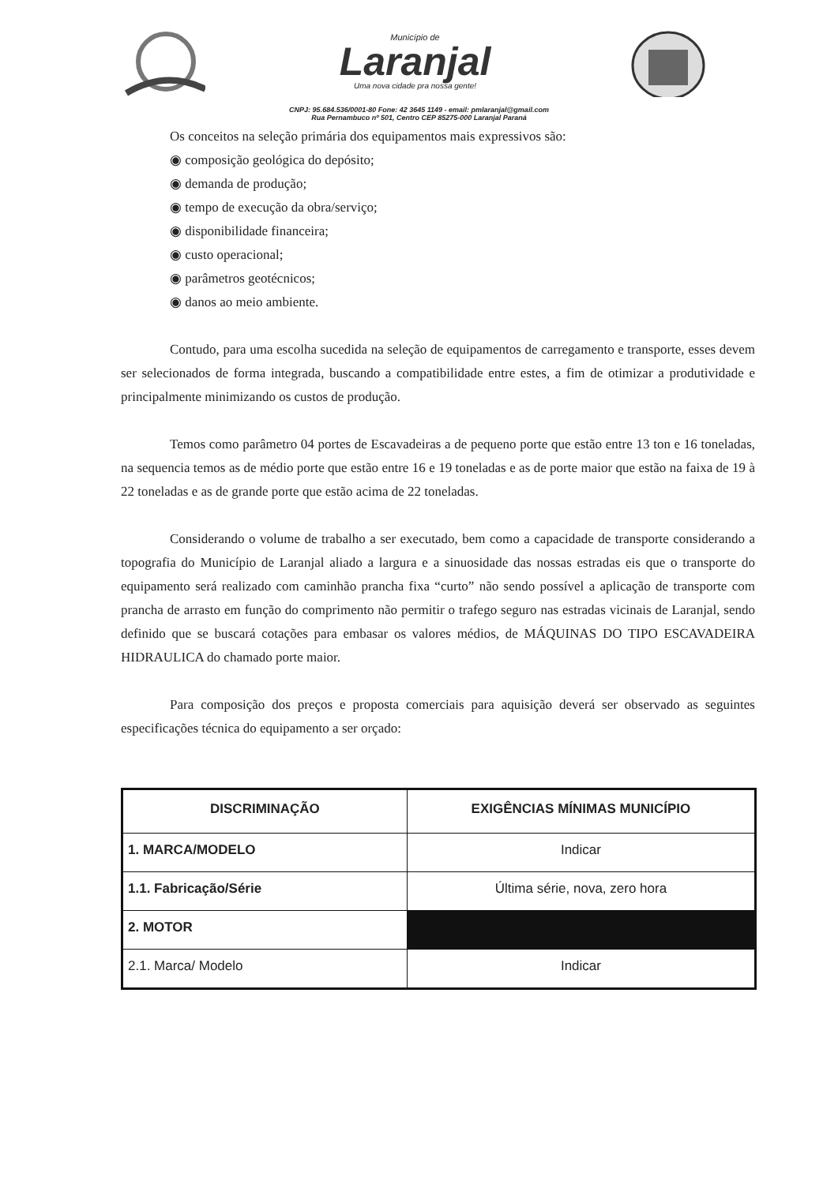Município de
Laranjal
Uma nova cidade pra nossa gente!
CNPJ: 95.684.536/0001-80 Fone: 42 3645 1149 - email: pmlaranjal@gmail.com
Rua Pernambuco nº 501, Centro CEP 85275-000 Laranjal Paraná
Os conceitos na seleção primária dos equipamentos mais expressivos são:
◉ composição geológica do depósito;
◉ demanda de produção;
◉ tempo de execução da obra/serviço;
◉ disponibilidade financeira;
◉ custo operacional;
◉ parâmetros geotécnicos;
◉ danos ao meio ambiente.
Contudo, para uma escolha sucedida na seleção de equipamentos de carregamento e transporte, esses devem ser selecionados de forma integrada, buscando a compatibilidade entre estes, a fim de otimizar a produtividade e principalmente minimizando os custos de produção.
Temos como parâmetro 04 portes de Escavadeiras a de pequeno porte que estão entre 13 ton e 16 toneladas, na sequencia temos as de médio porte que estão entre 16 e 19 toneladas e as de porte maior que estão na faixa de 19 à 22 toneladas e as de grande porte que estão acima de 22 toneladas.
Considerando o volume de trabalho a ser executado, bem como a capacidade de transporte considerando a topografia do Município de Laranjal aliado a largura e a sinuosidade das nossas estradas eis que o transporte do equipamento será realizado com caminhão prancha fixa “curto” não sendo possível a aplicação de transporte com prancha de arrasto em função do comprimento não permitir o trafego seguro nas estradas vicinais de Laranjal, sendo definido que se buscará cotações para embasar os valores médios, de MÁQUINAS DO TIPO ESCAVADEIRA HIDRAULICA do chamado porte maior.
Para composição dos preços e proposta comerciais para aquisição deverá ser observado as seguintes especificações técnica do equipamento a ser orçado:
| DISCRIMINAÇÃO | EXIGÊNCIAS MÍNIMAS MUNICÍPIO |
| --- | --- |
| 1. MARCA/MODELO | Indicar |
| 1.1. Fabricação/Série | Última série, nova, zero hora |
| 2. MOTOR | |
| 2.1. Marca/ Modelo | Indicar |